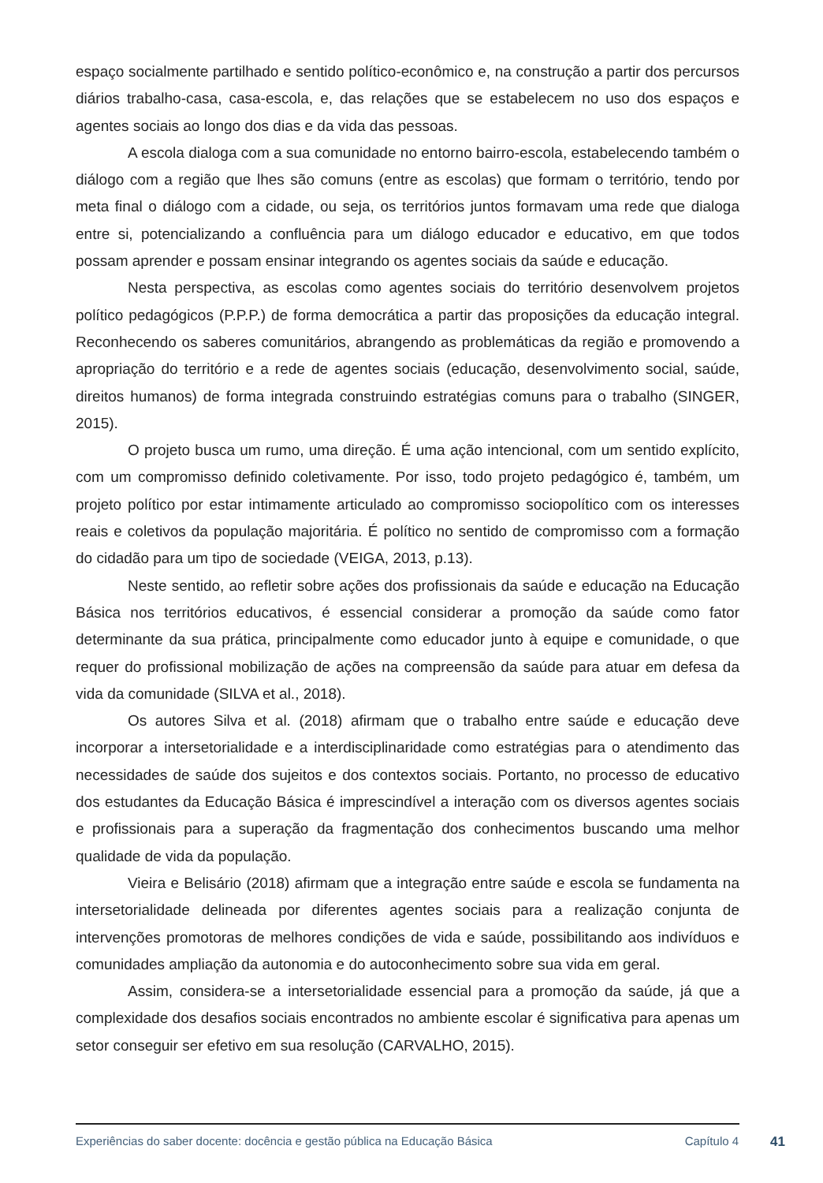espaço socialmente partilhado e sentido político-econômico e, na construção a partir dos percursos diários trabalho-casa, casa-escola, e, das relações que se estabelecem no uso dos espaços e agentes sociais ao longo dos dias e da vida das pessoas.
A escola dialoga com a sua comunidade no entorno bairro-escola, estabelecendo também o diálogo com a região que lhes são comuns (entre as escolas) que formam o território, tendo por meta final o diálogo com a cidade, ou seja, os territórios juntos formavam uma rede que dialoga entre si, potencializando a confluência para um diálogo educador e educativo, em que todos possam aprender e possam ensinar integrando os agentes sociais da saúde e educação.
Nesta perspectiva, as escolas como agentes sociais do território desenvolvem projetos político pedagógicos (P.P.P.) de forma democrática a partir das proposições da educação integral. Reconhecendo os saberes comunitários, abrangendo as problemáticas da região e promovendo a apropriação do território e a rede de agentes sociais (educação, desenvolvimento social, saúde, direitos humanos) de forma integrada construindo estratégias comuns para o trabalho (SINGER, 2015).
O projeto busca um rumo, uma direção. É uma ação intencional, com um sentido explícito, com um compromisso definido coletivamente. Por isso, todo projeto pedagógico é, também, um projeto político por estar intimamente articulado ao compromisso sociopolítico com os interesses reais e coletivos da população majoritária. É político no sentido de compromisso com a formação do cidadão para um tipo de sociedade (VEIGA, 2013, p.13).
Neste sentido, ao refletir sobre ações dos profissionais da saúde e educação na Educação Básica nos territórios educativos, é essencial considerar a promoção da saúde como fator determinante da sua prática, principalmente como educador junto à equipe e comunidade, o que requer do profissional mobilização de ações na compreensão da saúde para atuar em defesa da vida da comunidade (SILVA et al., 2018).
Os autores Silva et al. (2018) afirmam que o trabalho entre saúde e educação deve incorporar a intersetorialidade e a interdisciplinaridade como estratégias para o atendimento das necessidades de saúde dos sujeitos e dos contextos sociais. Portanto, no processo de educativo dos estudantes da Educação Básica é imprescindível a interação com os diversos agentes sociais e profissionais para a superação da fragmentação dos conhecimentos buscando uma melhor qualidade de vida da população.
Vieira e Belisário (2018) afirmam que a integração entre saúde e escola se fundamenta na intersetorialidade delineada por diferentes agentes sociais para a realização conjunta de intervenções promotoras de melhores condições de vida e saúde, possibilitando aos indivíduos e comunidades ampliação da autonomia e do autoconhecimento sobre sua vida em geral.
Assim, considera-se a intersetorialidade essencial para a promoção da saúde, já que a complexidade dos desafios sociais encontrados no ambiente escolar é significativa para apenas um setor conseguir ser efetivo em sua resolução (CARVALHO, 2015).
Experiências do saber docente: docência e gestão pública na Educação Básica Capítulo 4 41